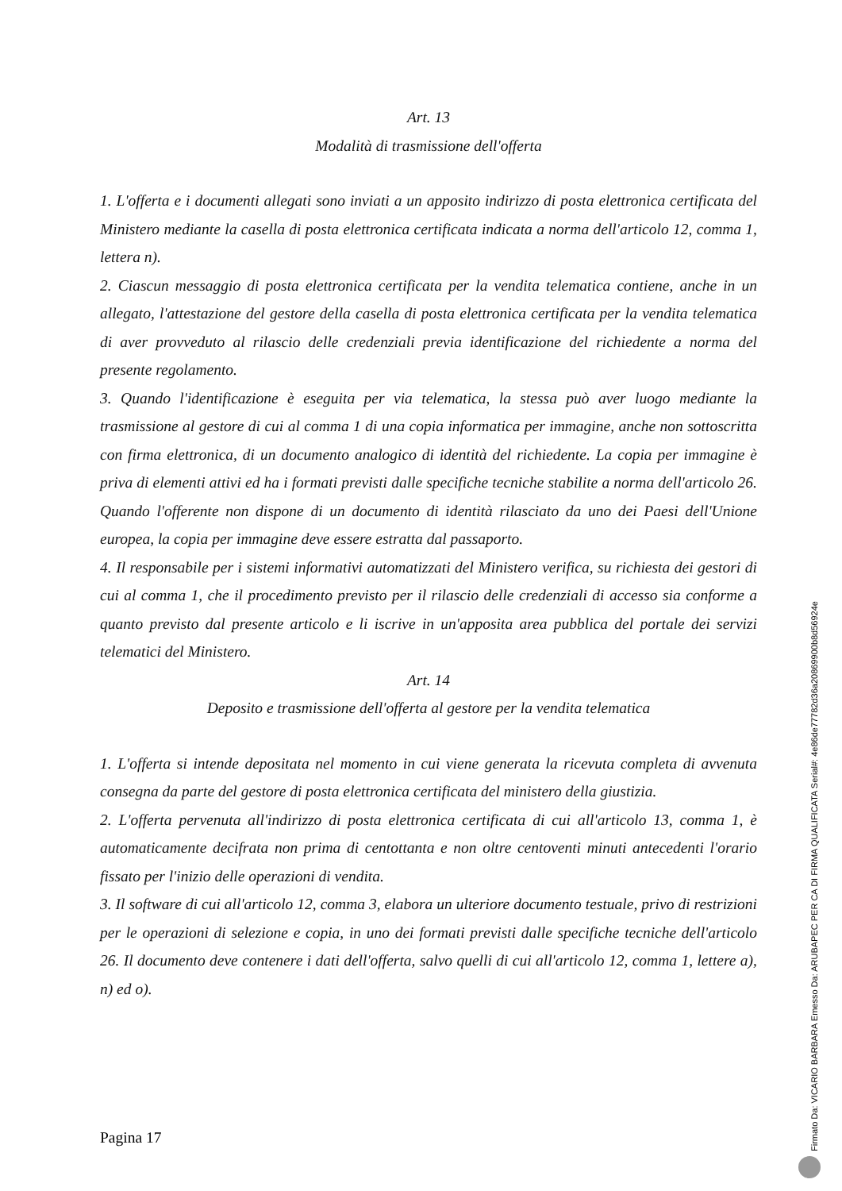Art. 13
Modalità di trasmissione dell'offerta
1. L'offerta e i documenti allegati sono inviati a un apposito indirizzo di posta elettronica certificata del Ministero mediante la casella di posta elettronica certificata indicata a norma dell'articolo 12, comma 1, lettera n).
2. Ciascun messaggio di posta elettronica certificata per la vendita telematica contiene, anche in un allegato, l'attestazione del gestore della casella di posta elettronica certificata per la vendita telematica di aver provveduto al rilascio delle credenziali previa identificazione del richiedente a norma del presente regolamento.
3. Quando l'identificazione è eseguita per via telematica, la stessa può aver luogo mediante la trasmissione al gestore di cui al comma 1 di una copia informatica per immagine, anche non sottoscritta con firma elettronica, di un documento analogico di identità del richiedente. La copia per immagine è priva di elementi attivi ed ha i formati previsti dalle specifiche tecniche stabilite a norma dell'articolo 26. Quando l'offerente non dispone di un documento di identità rilasciato da uno dei Paesi dell'Unione europea, la copia per immagine deve essere estratta dal passaporto.
4. Il responsabile per i sistemi informativi automatizzati del Ministero verifica, su richiesta dei gestori di cui al comma 1, che il procedimento previsto per il rilascio delle credenziali di accesso sia conforme a quanto previsto dal presente articolo e li iscrive in un'apposita area pubblica del portale dei servizi telematici del Ministero.
Art. 14
Deposito e trasmissione dell'offerta al gestore per la vendita telematica
1. L'offerta si intende depositata nel momento in cui viene generata la ricevuta completa di avvenuta consegna da parte del gestore di posta elettronica certificata del ministero della giustizia.
2. L'offerta pervenuta all'indirizzo di posta elettronica certificata di cui all'articolo 13, comma 1, è automaticamente decifrata non prima di centottanta e non oltre centoventi minuti antecedenti l'orario fissato per l'inizio delle operazioni di vendita.
3. Il software di cui all'articolo 12, comma 3, elabora un ulteriore documento testuale, privo di restrizioni per le operazioni di selezione e copia, in uno dei formati previsti dalle specifiche tecniche dell'articolo 26. Il documento deve contenere i dati dell'offerta, salvo quelli di cui all'articolo 12, comma 1, lettere a), n) ed o).
Pagina 17
Firmato Da: VICARIO BARBARA Emesso Da: ARUBAPEC PER CA DI FIRMA QUALIFICATA Serial#: 4e86de77782d36a20869900b8d56924e